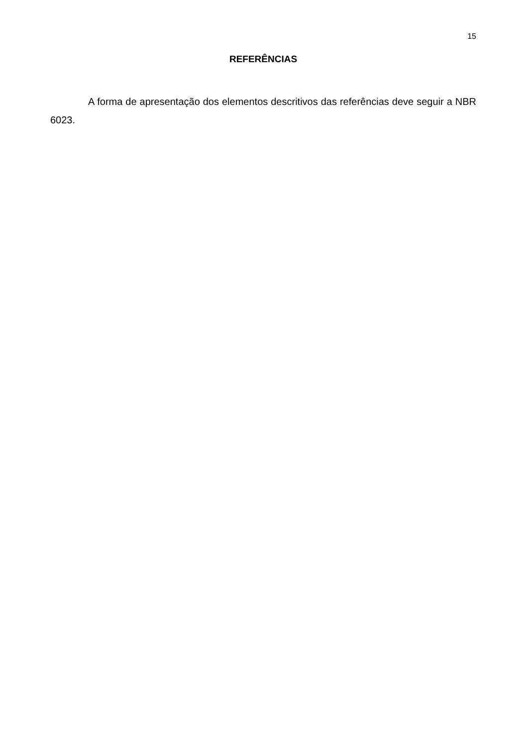15
REFERÊNCIAS
A forma de apresentação dos elementos descritivos das referências deve seguir a NBR 6023.